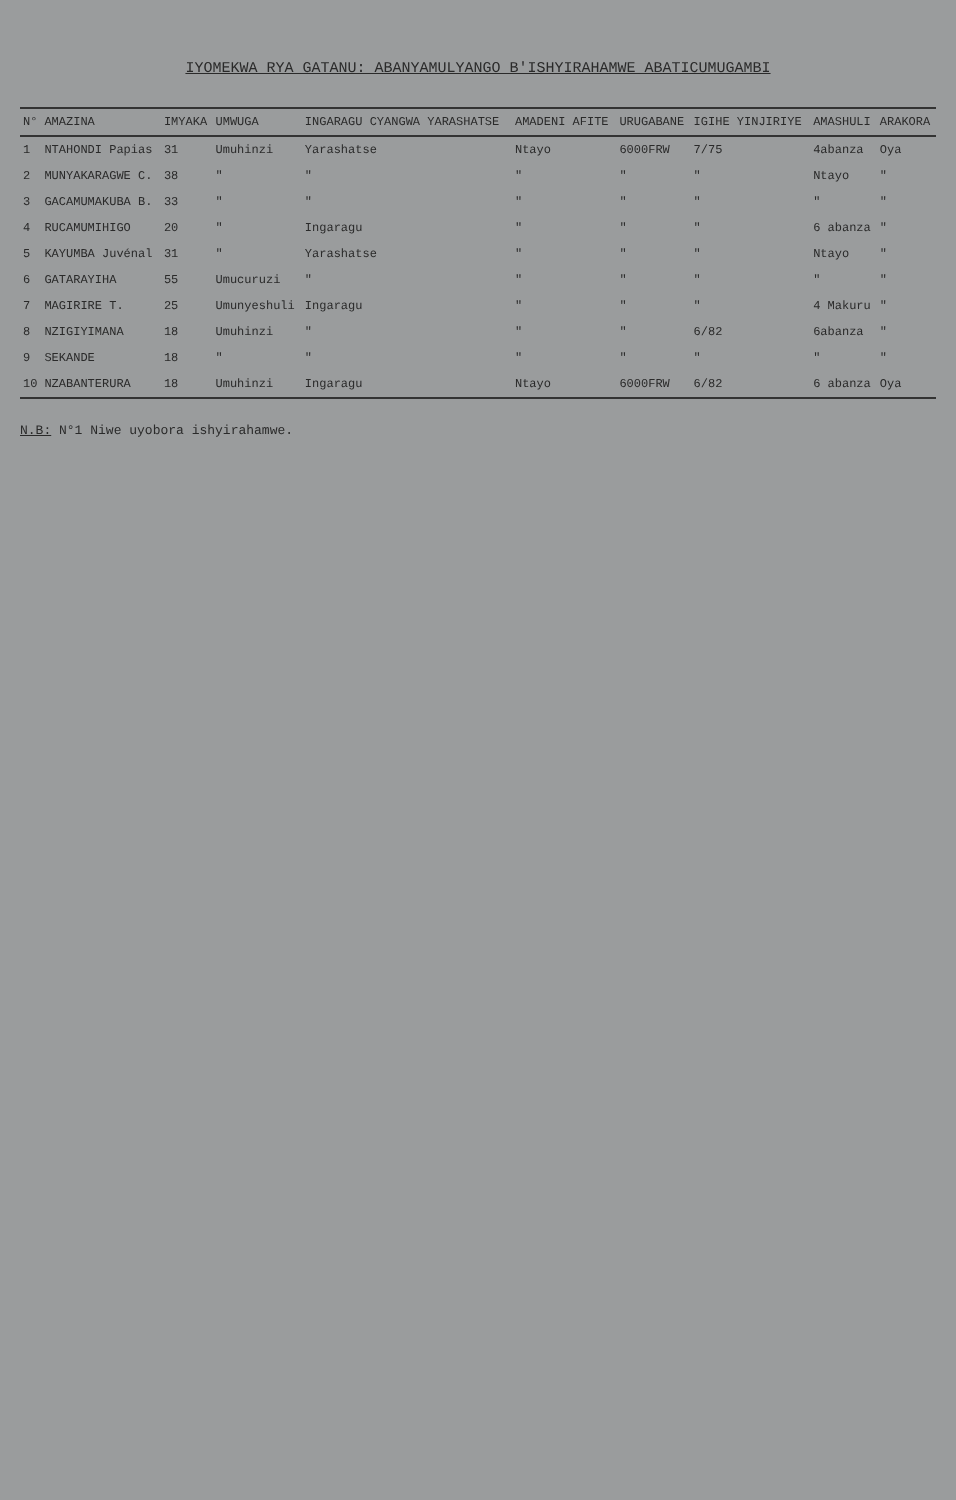IYOMEKWA RYA GATANU: ABANYAMULYANGO B'ISHYIRAHAMWE ABATICUMUGAMBI
| N° | AMAZINA | IMYAKA | UMWUGA | INGARAGU CYANGWA YARASHATSE | AMADENI AFITE | URUGABANE | IGIHE YINJIRIYE | AMASHULI | ARAKORA |
| --- | --- | --- | --- | --- | --- | --- | --- | --- | --- |
| 1 | NTAHONDI Papias | 31 | Umuhinzi | Yarashatse | Ntayo | 6000FRW | 7/75 | 4abanza | Oya |
| 2 | MUNYAKARAGWE C. | 38 | " | " | " | " | " | Ntayo | " |
| 3 | GACAMUMAKUBA B. | 33 | " | " | " | " | " | " | " |
| 4 | RUCAMUMIHIGO | 20 | " | Ingaragu | " | " | " | 6 abanza | " |
| 5 | KAYUMBA Juvénal | 31 | " | Yarashatse | " | " | " | Ntayo | " |
| 6 | GATARAYIHA | 55 | Umucuruzi | " | " | " | " | " | " |
| 7 | MAGIRIRE T. | 25 | Umunyeshuli | Ingaragu | " | " | " | 4 Makuru | " |
| 8 | NZIGIYIMANA | 18 | Umuhinzi | " | " | " | 6/82 | 6abanza | " |
| 9 | SEKANDE | 18 | " | " | " | " | " | " | " |
| 10 | NZABANTERURA | 18 | Umuhinzi | Ingaragu | Ntayo | 6000FRW | 6/82 | 6 abanza | Oya |
N.B: N°1 Niwe uyobora ishyirahamwe.